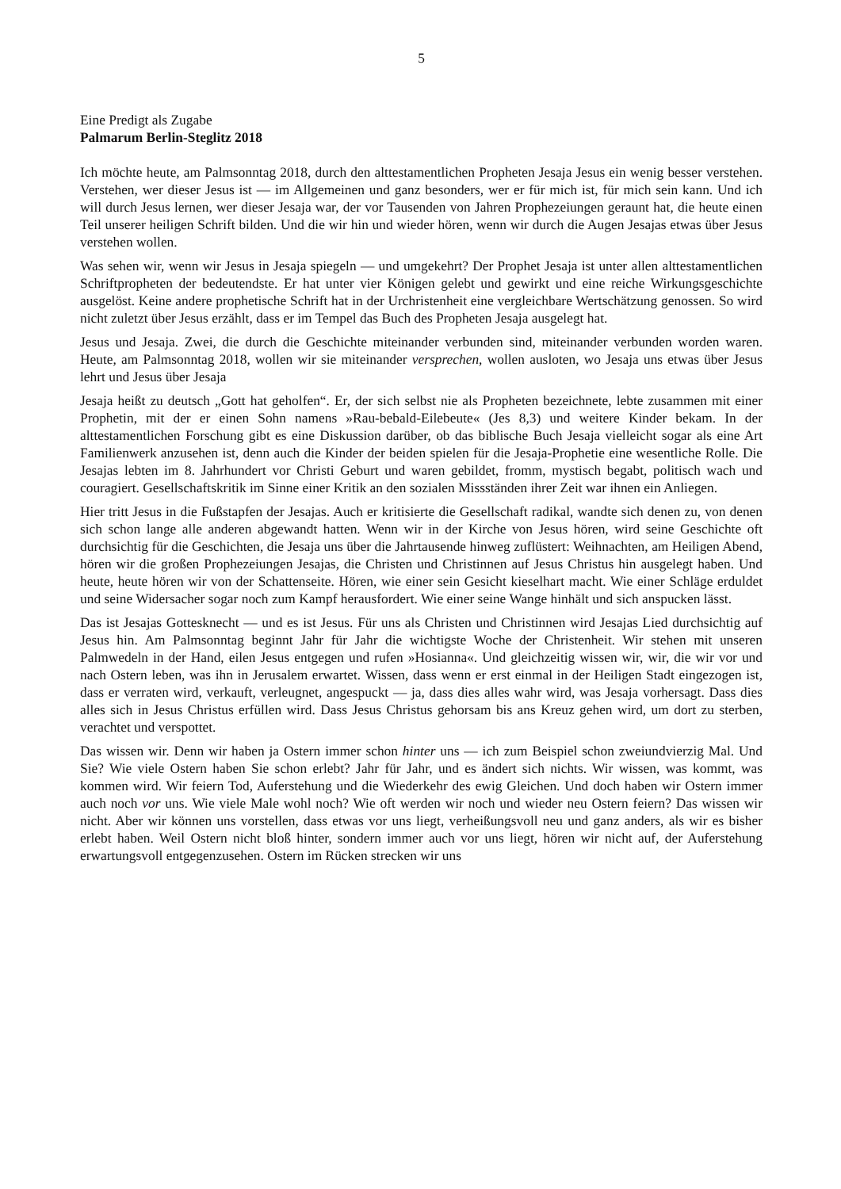5
Eine Predigt als Zugabe
Palmarum Berlin-Steglitz 2018
Ich möchte heute, am Palmsonntag 2018, durch den alttestamentlichen Propheten Jesaja Jesus ein wenig besser verstehen. Verstehen, wer dieser Jesus ist — im Allgemeinen und ganz besonders, wer er für mich ist, für mich sein kann. Und ich will durch Jesus lernen, wer dieser Jesaja war, der vor Tausenden von Jahren Prophezeiungen geraunt hat, die heute einen Teil unserer heiligen Schrift bilden. Und die wir hin und wieder hören, wenn wir durch die Augen Jesajas etwas über Jesus verstehen wollen.
Was sehen wir, wenn wir Jesus in Jesaja spiegeln — und umgekehrt? Der Prophet Jesaja ist unter allen alttestamentlichen Schriftpropheten der bedeutendste. Er hat unter vier Königen gelebt und gewirkt und eine reiche Wirkungsgeschichte ausgelöst. Keine andere prophetische Schrift hat in der Urchristenheit eine vergleichbare Wertschätzung genossen. So wird nicht zuletzt über Jesus erzählt, dass er im Tempel das Buch des Propheten Jesaja ausgelegt hat.
Jesus und Jesaja. Zwei, die durch die Geschichte miteinander verbunden sind, miteinander verbunden worden waren. Heute, am Palmsonntag 2018, wollen wir sie miteinander versprechen, wollen ausloten, wo Jesaja uns etwas über Jesus lehrt und Jesus über Jesaja
Jesaja heißt zu deutsch „Gott hat geholfen“. Er, der sich selbst nie als Propheten bezeichnete, lebte zusammen mit einer Prophetin, mit der er einen Sohn namens »Rau-bebald-Eilebeute« (Jes 8,3) und weitere Kinder bekam. In der alttestamentlichen Forschung gibt es eine Diskussion darüber, ob das biblische Buch Jesaja vielleicht sogar als eine Art Familienwerk anzusehen ist, denn auch die Kinder der beiden spielen für die Jesaja-Prophetie eine wesentliche Rolle. Die Jesajas lebten im 8. Jahrhundert vor Christi Geburt und waren gebildet, fromm, mystisch begabt, politisch wach und couragiert. Gesellschaftskritik im Sinne einer Kritik an den sozialen Missständen ihrer Zeit war ihnen ein Anliegen.
Hier tritt Jesus in die Fußstapfen der Jesajas. Auch er kritisierte die Gesellschaft radikal, wandte sich denen zu, von denen sich schon lange alle anderen abgewandt hatten. Wenn wir in der Kirche von Jesus hören, wird seine Geschichte oft durchsichtig für die Geschichten, die Jesaja uns über die Jahrtausende hinweg zuflüstert: Weihnachten, am Heiligen Abend, hören wir die großen Prophezeiungen Jesajas, die Christen und Christinnen auf Jesus Christus hin ausgelegt haben. Und heute, heute hören wir von der Schattenseite. Hören, wie einer sein Gesicht kieselhart macht. Wie einer Schläge erduldet und seine Widersacher sogar noch zum Kampf herausfordert. Wie einer seine Wange hinhält und sich anspucken lässt.
Das ist Jesajas Gottesknecht — und es ist Jesus. Für uns als Christen und Christinnen wird Jesajas Lied durchsichtig auf Jesus hin. Am Palmsonntag beginnt Jahr für Jahr die wichtigste Woche der Christenheit. Wir stehen mit unseren Palmwedeln in der Hand, eilen Jesus entgegen und rufen »Hosianna«. Und gleichzeitig wissen wir, wir, die wir vor und nach Ostern leben, was ihn in Jerusalem erwartet. Wissen, dass wenn er erst einmal in der Heiligen Stadt eingezogen ist, dass er verraten wird, verkauft, verleugnet, angespuckt — ja, dass dies alles wahr wird, was Jesaja vorhersagt. Dass dies alles sich in Jesus Christus erfüllen wird. Dass Jesus Christus gehorsam bis ans Kreuz gehen wird, um dort zu sterben, verachtet und verspottet.
Das wissen wir. Denn wir haben ja Ostern immer schon hinter uns — ich zum Beispiel schon zweiundvierzig Mal. Und Sie? Wie viele Ostern haben Sie schon erlebt? Jahr für Jahr, und es ändert sich nichts. Wir wissen, was kommt, was kommen wird. Wir feiern Tod, Auferstehung und die Wiederkehr des ewig Gleichen. Und doch haben wir Ostern immer auch noch vor uns. Wie viele Male wohl noch? Wie oft werden wir noch und wieder neu Ostern feiern? Das wissen wir nicht. Aber wir können uns vorstellen, dass etwas vor uns liegt, verheißungsvoll neu und ganz anders, als wir es bisher erlebt haben. Weil Ostern nicht bloß hinter, sondern immer auch vor uns liegt, hören wir nicht auf, der Auferstehung erwartungsvoll entgegenzusehen. Ostern im Rücken strecken wir uns